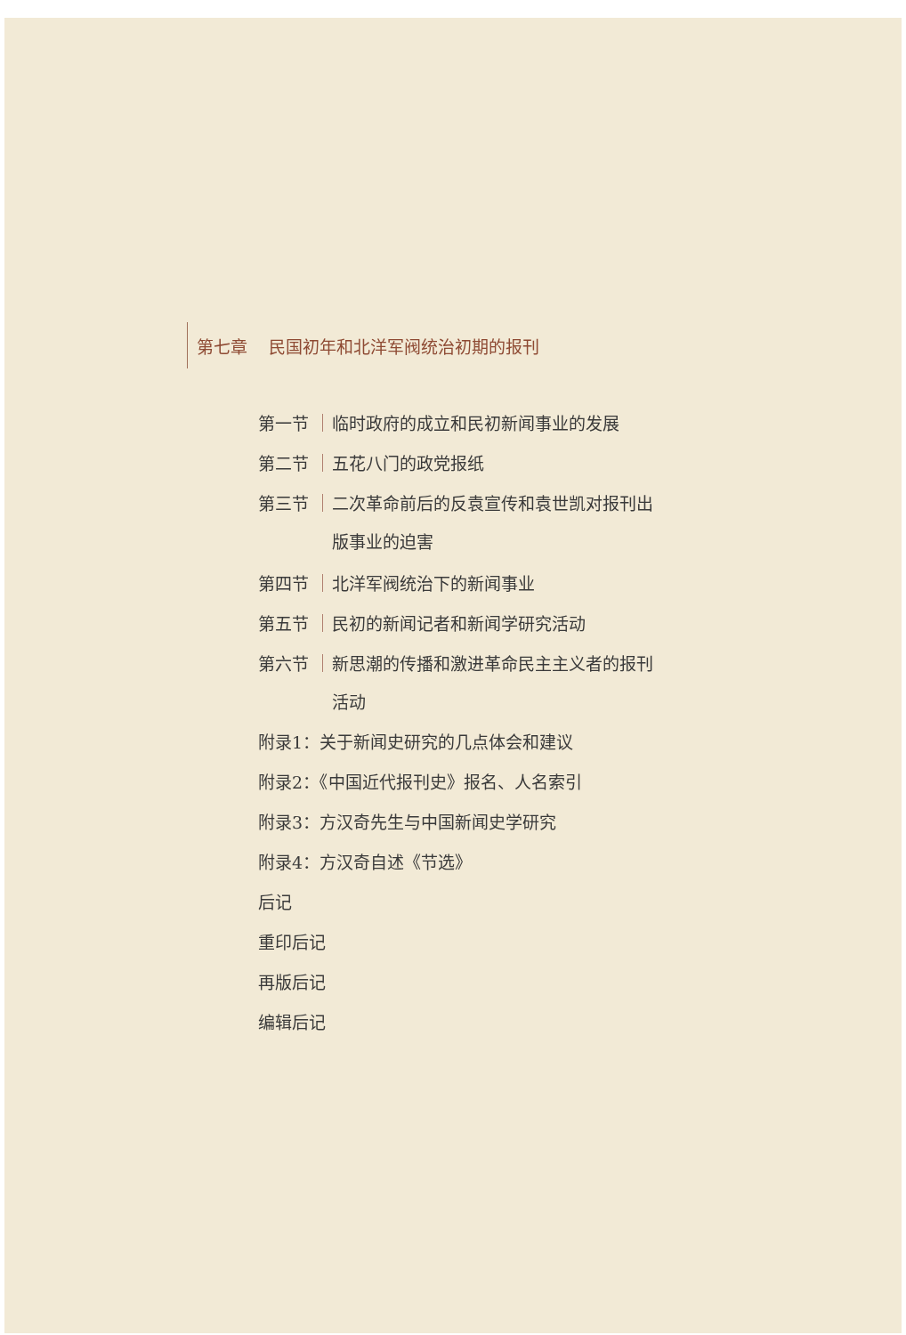第七章 民国初年和北洋军阀统治初期的报刊
第一节 临时政府的成立和民初新闻事业的发展
第二节 五花八门的政党报纸
第三节 二次革命前后的反袁宣传和袁世凯对报刊出
版事业的迫害
第四节 北洋军阀统治下的新闻事业
第五节 民初的新闻记者和新闻学研究活动
第六节 新思潮的传播和激进革命民主主义者的报刊
活动
附录1：关于新闻史研究的几点体会和建议
附录2：《中国近代报刊史》报名、人名索引
附录3：方汉奇先生与中国新闻史学研究
附录4：方汉奇自述《节选》
后记
重印后记
再版后记
编辑后记